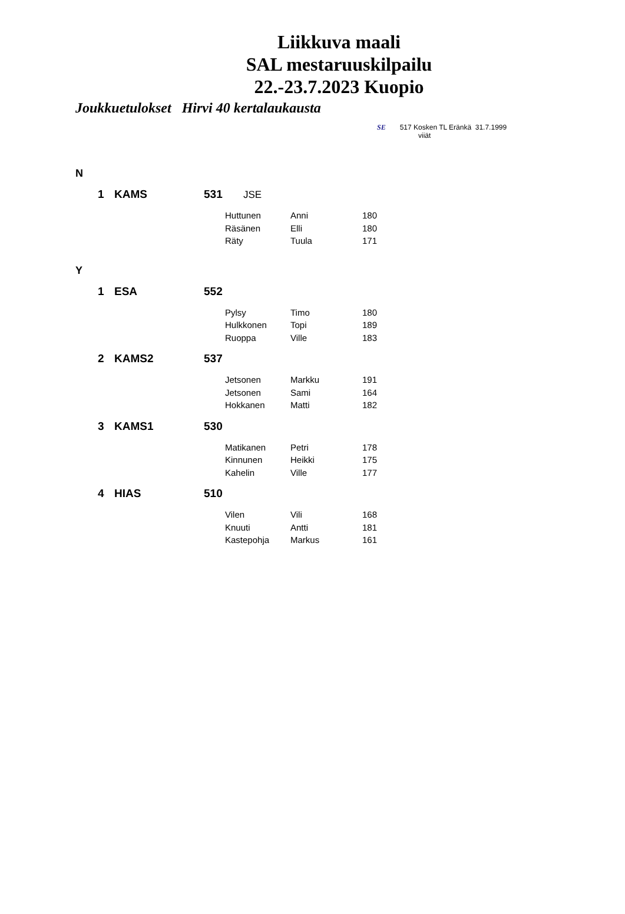Liikkuva maali
SAL mestaruuskilpailu
22.-23.7.2023 Kuopio
Joukkuetulokset Hirvi 40 kertalaukausta
SE 517 Kosken TL Eränkä 31.7.1999
viiät
| N | | | | | | |
| | 1 | KAMS | 531 JSE | | | |
| | | | | Huttunen | Anni | 180 |
| | | | | Räsänen | Elli | 180 |
| | | | | Räty | Tuula | 171 |
| Y | | | | | | |
| | 1 | ESA | 552 | | | |
| | | | | Pylsy | Timo | 180 |
| | | | | Hulkkonen | Topi | 189 |
| | | | | Ruoppa | Ville | 183 |
| | 2 | KAMS2 | 537 | | | |
| | | | | Jetsonen | Markku | 191 |
| | | | | Jetsonen | Sami | 164 |
| | | | | Hokkanen | Matti | 182 |
| | 3 | KAMS1 | 530 | | | |
| | | | | Matikanen | Petri | 178 |
| | | | | Kinnunen | Heikki | 175 |
| | | | | Kahelin | Ville | 177 |
| | 4 | HIAS | 510 | | | |
| | | | | Vilen | Vili | 168 |
| | | | | Knuuti | Antti | 181 |
| | | | | Kastepohja | Markus | 161 |